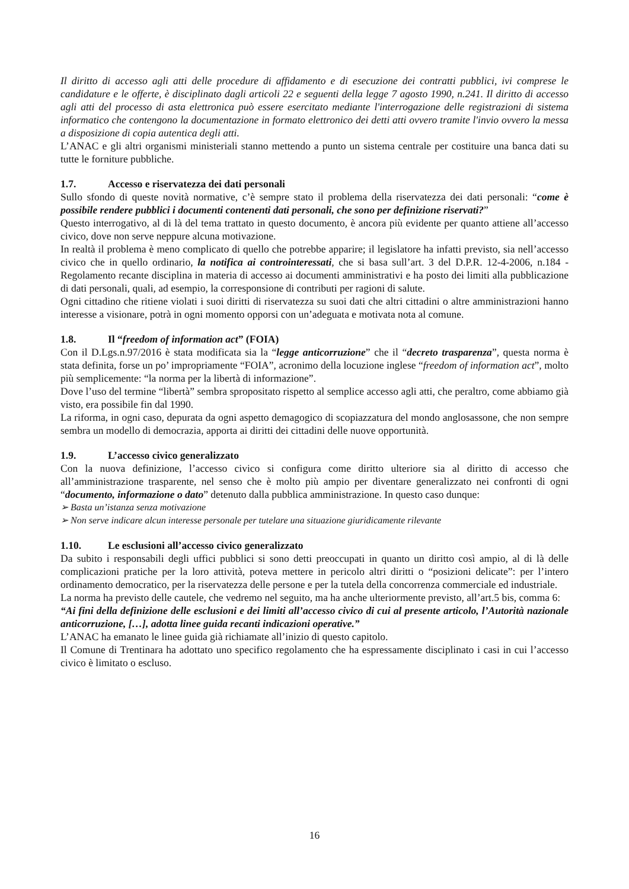Il diritto di accesso agli atti delle procedure di affidamento e di esecuzione dei contratti pubblici, ivi comprese le candidature e le offerte, è disciplinato dagli articoli 22 e seguenti della legge 7 agosto 1990, n.241. Il diritto di accesso agli atti del processo di asta elettronica può essere esercitato mediante l'interrogazione delle registrazioni di sistema informatico che contengono la documentazione in formato elettronico dei detti atti ovvero tramite l'invio ovvero la messa a disposizione di copia autentica degli atti.
L’ANAC e gli altri organismi ministeriali stanno mettendo a punto un sistema centrale per costituire una banca dati su tutte le forniture pubbliche.
1.7. Accesso e riservatezza dei dati personali
Sullo sfondo di queste novità normative, c’è sempre stato il problema della riservatezza dei dati personali: “come è possibile rendere pubblici i documenti contenenti dati personali, che sono per definizione riservati?”
Questo interrogativo, al di là del tema trattato in questo documento, è ancora più evidente per quanto attiene all’accesso civico, dove non serve neppure alcuna motivazione.
In realtà il problema è meno complicato di quello che potrebbe apparire; il legislatore ha infatti previsto, sia nell’accesso civico che in quello ordinario, la notifica ai controinteressati, che si basa sull’art. 3 del D.P.R. 12-4-2006, n.184 - Regolamento recante disciplina in materia di accesso ai documenti amministrativi e ha posto dei limiti alla pubblicazione di dati personali, quali, ad esempio, la corresponsione di contributi per ragioni di salute.
Ogni cittadino che ritiene violati i suoi diritti di riservatezza su suoi dati che altri cittadini o altre amministrazioni hanno interesse a visionare, potrà in ogni momento opporsi con un’adeguata e motivata nota al comune.
1.8. Il “freedom of information act” (FOIA)
Con il D.Lgs.n.97/2016 è stata modificata sia la “legge anticorruzione” che il “decreto trasparenza”, questa norma è stata definita, forse un po’ impropriamente “FOIA”, acronimo della locuzione inglese “freedom of information act”, molto più semplicemente: “la norma per la libertà di informazione”.
Dove l’uso del termine “libertà” sembra spropositato rispetto al semplice accesso agli atti, che peraltro, come abbiamo già visto, era possibile fin dal 1990.
La riforma, in ogni caso, depurata da ogni aspetto demagogico di scopiazzatura del mondo anglosassone, che non sempre sembra un modello di democrazia, apporta ai diritti dei cittadini delle nuove opportunità.
1.9. L’accesso civico generalizzato
Con la nuova definizione, l’accesso civico si configura come diritto ulteriore sia al diritto di accesso che all’amministrazione trasparente, nel senso che è molto più ampio per diventare generalizzato nei confronti di ogni “documento, informazione o dato” detenuto dalla pubblica amministrazione. In questo caso dunque:
➢ Basta un’istanza senza motivazione
➢ Non serve indicare alcun interesse personale per tutelare una situazione giuridicamente rilevante
1.10. Le esclusioni all’accesso civico generalizzato
Da subito i responsabili degli uffici pubblici si sono detti preoccupati in quanto un diritto così ampio, al di là delle complicazioni pratiche per la loro attività, poteva mettere in pericolo altri diritti o “posizioni delicate”: per l’intero ordinamento democratico, per la riservatezza delle persone e per la tutela della concorrenza commerciale ed industriale.
La norma ha previsto delle cautele, che vedremo nel seguito, ma ha anche ulteriormente previsto, all’art.5 bis, comma 6:
“Ai fini della definizione delle esclusioni e dei limiti all’accesso civico di cui al presente articolo, l’Autorità nazionale anticorruzione, […], adotta linee guida recanti indicazioni operative.”
L’ANAC ha emanato le linee guida già richiamate all’inizio di questo capitolo.
Il Comune di Trentinara ha adottato uno specifico regolamento che ha espressamente disciplinato i casi in cui l’accesso civico è limitato o escluso.
16